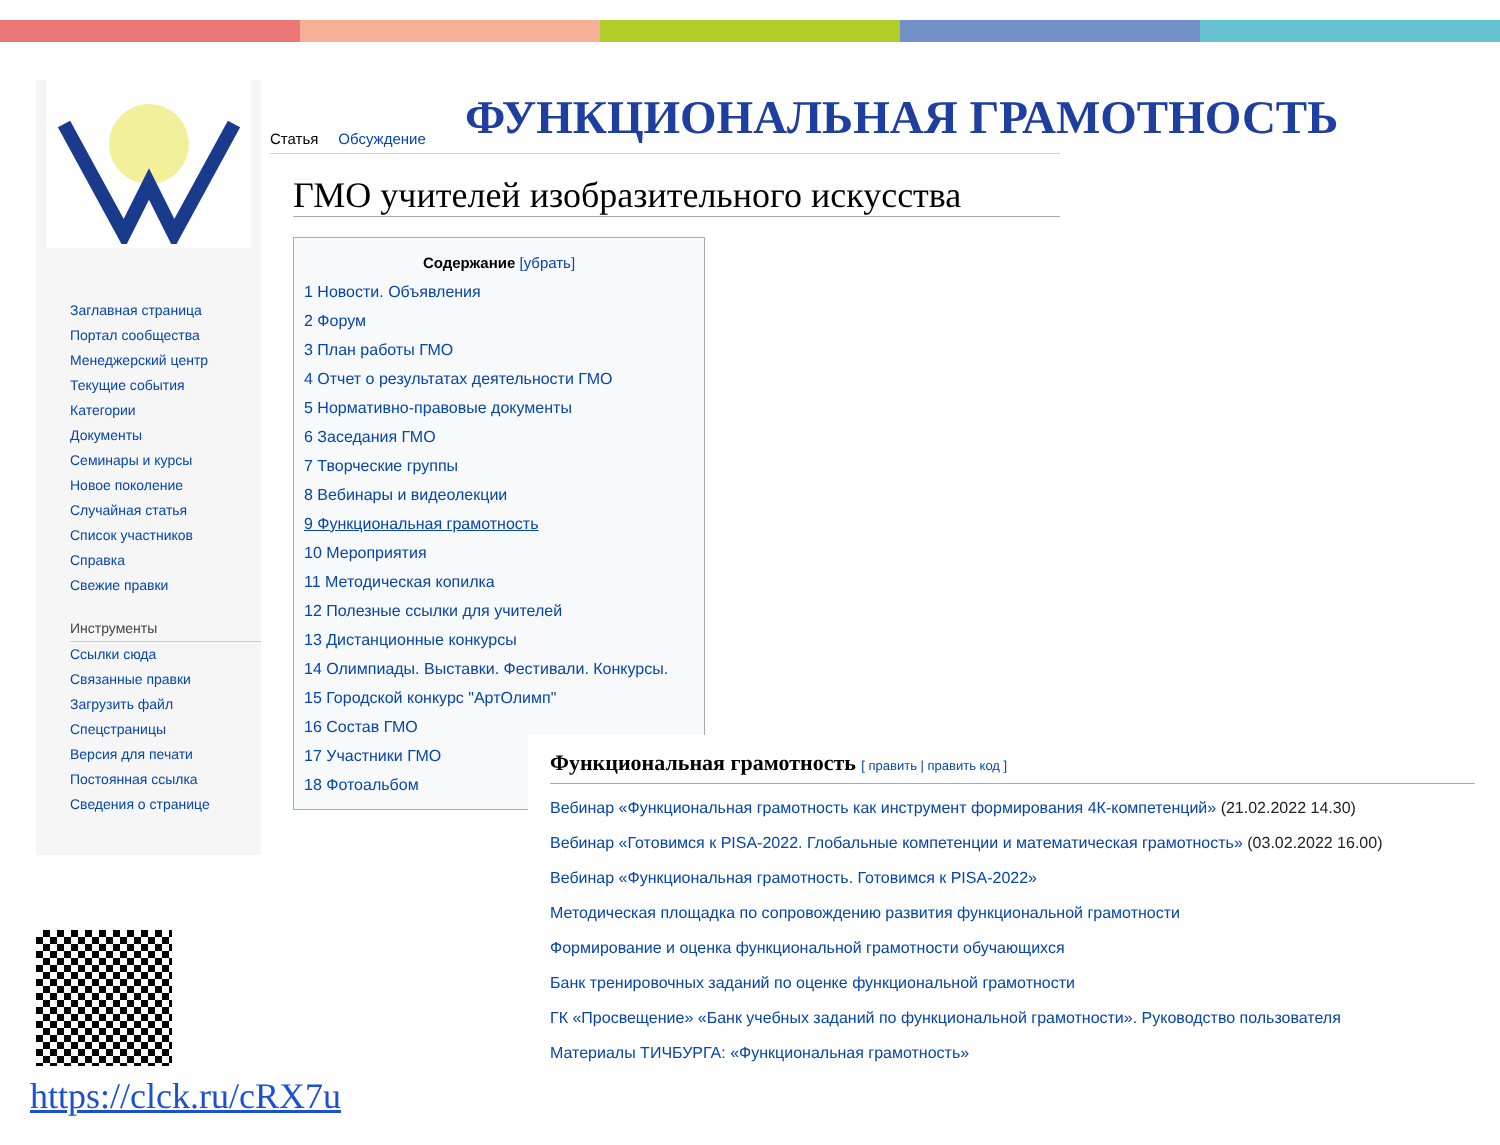Заглавная страница
Портал сообщества
Менеджерский центр
Текущие события
Категории
Документы
Семинары и курсы
Новое поколение
Случайная статья
Список участников
Справка
Свежие правки
Инструменты
Ссылки сюда
Связанные правки
Загрузить файл
Спецстраницы
Версия для печати
Постоянная ссылка
Сведения о странице
ФУНКЦИОНАЛЬНАЯ ГРАМОТНОСТЬ
Статья Обсуждение
ГМО учителей изобразительного искусства
Содержание [убрать]
1 Новости. Объявления
2 Форум
3 План работы ГМО
4 Отчет о результатах деятельности ГМО
5 Нормативно-правовые документы
6 Заседания ГМО
7 Творческие группы
8 Вебинары и видеолекции
9 Функциональная грамотность
10 Мероприятия
11 Методическая копилка
12 Полезные ссылки для учителей
13 Дистанционные конкурсы
14 Олимпиады. Выставки. Фестивали. Конкурсы.
15 Городской конкурс "АртОлимп"
16 Состав ГМО
17 Участники ГМО
18 Фотоальбом
Функциональная грамотность [ править | править код ]
Вебинар «Функциональная грамотность как инструмент формирования 4К-компетенций» (21.02.2022 14.30)
Вебинар «Готовимся к PISA-2022. Глобальные компетенции и математическая грамотность» (03.02.2022 16.00)
Вебинар «Функциональная грамотность. Готовимся к PISA-2022»
Методическая площадка по сопровождению развития функциональной грамотности
Формирование и оценка функциональной грамотности обучающихся
Банк тренировочных заданий по оценке функциональной грамотности
ГК «Просвещение» «Банк учебных заданий по функциональной грамотности». Руководство пользователя
Материалы ТИЧБУРГА: «Функциональная грамотность»
https://clck.ru/cRX7u